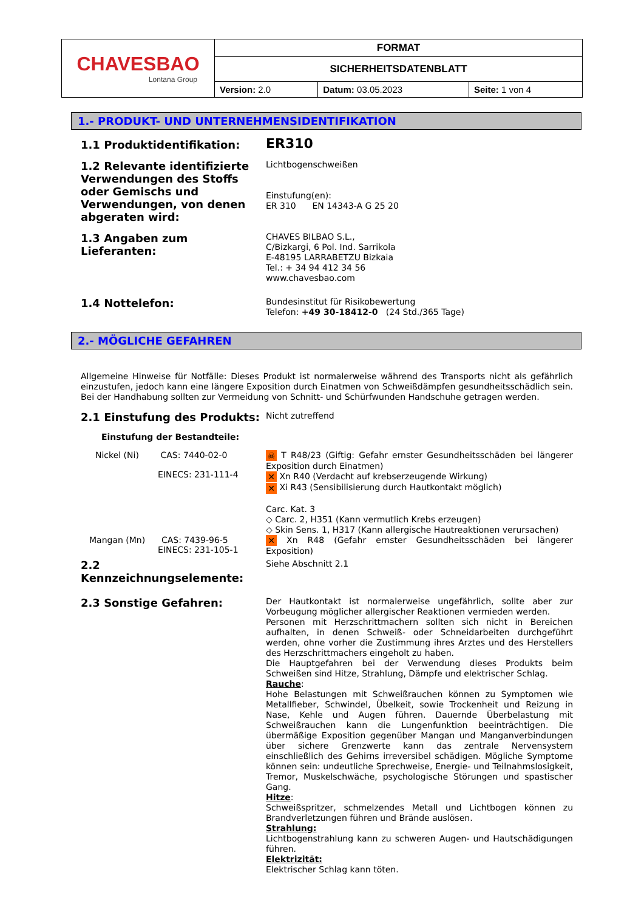| CHAVESBAO Lontana Group | FORMAT | | |
| | SICHERHEITSDATENBLATT | | |
| | Version: 2.0 | Datum: 03.05.2023 | Seite: 1 von 4 |
1.- PRODUKT- UND UNTERNEHMENSIDENTIFIKATION
1.1 Produktidentifikation:
ER310
1.2 Relevante identifizierte Verwendungen des Stoffs oder Gemischs und Verwendungen, von denen abgeraten wird:
Lichtbogenschweißen
Einstufung(en):
ER 310 EN 14343-A G 25 20
1.3 Angaben zum Lieferanten:
CHAVES BILBAO S.L.,
C/Bizkargi, 6 Pol. Ind. Sarrikola
E-48195 LARRABETZU Bizkaia
Tel.: + 34 94 412 34 56
www.chavesbao.com
1.4 Nottelefon:
Bundesinstitut für Risikobewertung
Telefon: +49 30-18412-0 (24 Std./365 Tage)
2.- MÖGLICHE GEFAHREN
Allgemeine Hinweise für Notfälle: Dieses Produkt ist normalerweise während des Transports nicht als gefährlich einzustufen, jedoch kann eine längere Exposition durch Einatmen von Schweißdämpfen gesundheitsschädlich sein. Bei der Handhabung sollten zur Vermeidung von Schnitt- und Schürfwunden Handschuhe getragen werden.
2.1 Einstufung des Produkts:
Nicht zutreffend
Einstufung der Bestandteile:
Nickel (Ni) CAS: 7440-02-0
EINECS: 231-111-4
☠ T R48/23 (Giftig: Gefahr ernster Gesundheitsschäden bei längerer Exposition durch Einatmen)
✕ Xn R40 (Verdacht auf krebserzeugende Wirkung)
✕ Xi R43 (Sensibilisierung durch Hautkontakt möglich)
Carc. Kat. 3
◇ Carc. 2, H351 (Kann vermutlich Krebs erzeugen)
◇ Skin Sens. 1, H317 (Kann allergische Hautreaktionen verursachen)
Mangan (Mn) CAS: 7439-96-5
EINECS: 231-105-1
✕ Xn R48 (Gefahr ernster Gesundheitsschäden bei längerer Exposition)
2.2 Kennzeichnungselemente:
Siehe Abschnitt 2.1
2.3 Sonstige Gefahren:
Der Hautkontakt ist normalerweise ungefährlich, sollte aber zur Vorbeugung möglicher allergischer Reaktionen vermieden werden.
Personen mit Herzschrittmachern sollten sich nicht in Bereichen aufhalten, in denen Schweiß- oder Schneidarbeiten durchgeführt werden, ohne vorher die Zustimmung ihres Arztes und des Herstellers des Herzschrittmachers eingeholt zu haben.
Die Hauptgefahren bei der Verwendung dieses Produkts beim Schweißen sind Hitze, Strahlung, Dämpfe und elektrischer Schlag.
Rauche:
Hohe Belastungen mit Schweißrauchen können zu Symptomen wie Metallfieber, Schwindel, Übelkeit, sowie Trockenheit und Reizung in Nase, Kehle und Augen führen. Dauernde Überbelastung mit Schweißrauchen kann die Lungenfunktion beeinträchtigen. Die übermäßige Exposition gegenüber Mangan und Manganverbindungen über sichere Grenzwerte kann das zentrale Nervensystem einschließlich des Gehirns irreversibel schädigen. Mögliche Symptome können sein: undeutliche Sprechweise, Energie- und Teilnahmslosigkeit, Tremor, Muskelschwäche, psychologische Störungen und spastischer Gang.
Hitze:
Schweißspritzer, schmelzendes Metall und Lichtbogen können zu Brandverletzungen führen und Brände auslösen.
Strahlung:
Lichtbogenstrahlung kann zu schweren Augen- und Hautschädigungen führen.
Elektrizität:
Elektrischer Schlag kann töten.